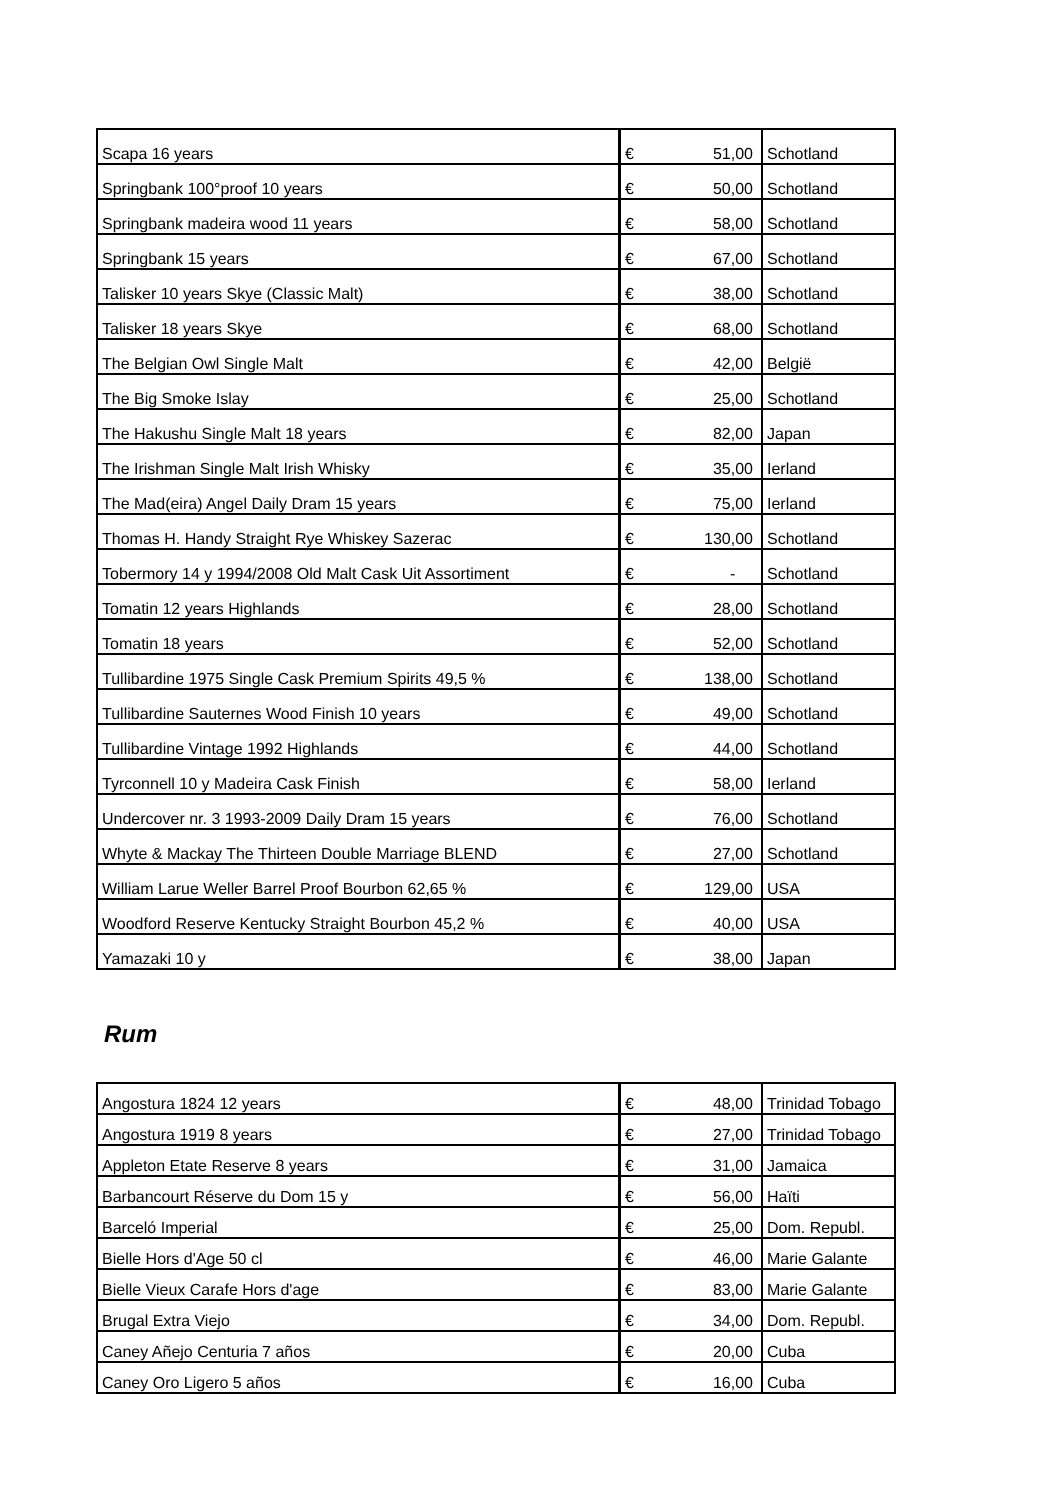| Scapa 16 years | € | 51,00 | Schotland |
| Springbank 100°proof 10 years | € | 50,00 | Schotland |
| Springbank madeira wood 11 years | € | 58,00 | Schotland |
| Springbank 15 years | € | 67,00 | Schotland |
| Talisker 10 years Skye (Classic Malt) | € | 38,00 | Schotland |
| Talisker 18 years Skye | € | 68,00 | Schotland |
| The Belgian Owl Single Malt | € | 42,00 | België |
| The Big Smoke Islay | € | 25,00 | Schotland |
| The Hakushu Single Malt 18 years | € | 82,00 | Japan |
| The Irishman Single Malt Irish Whisky | € | 35,00 | Ierland |
| The Mad(eira) Angel Daily Dram 15 years | € | 75,00 | Ierland |
| Thomas H. Handy Straight Rye Whiskey Sazerac | € | 130,00 | Schotland |
| Tobermory 14 y 1994/2008 Old Malt Cask Uit Assortiment | € | - | Schotland |
| Tomatin 12 years Highlands | € | 28,00 | Schotland |
| Tomatin 18 years | € | 52,00 | Schotland |
| Tullibardine 1975 Single Cask Premium Spirits 49,5 % | € | 138,00 | Schotland |
| Tullibardine Sauternes Wood Finish 10 years | € | 49,00 | Schotland |
| Tullibardine Vintage 1992 Highlands | € | 44,00 | Schotland |
| Tyrconnell 10 y Madeira Cask Finish | € | 58,00 | Ierland |
| Undercover nr. 3 1993-2009 Daily Dram 15 years | € | 76,00 | Schotland |
| Whyte & Mackay The Thirteen Double Marriage BLEND | € | 27,00 | Schotland |
| William Larue Weller Barrel Proof Bourbon 62,65 % | € | 129,00 | USA |
| Woodford Reserve Kentucky Straight Bourbon 45,2 % | € | 40,00 | USA |
| Yamazaki 10 y | € | 38,00 | Japan |
Rum
| Angostura 1824 12 years | € | 48,00 | Trinidad Tobago |
| Angostura 1919 8 years | € | 27,00 | Trinidad Tobago |
| Appleton Etate Reserve 8 years | € | 31,00 | Jamaica |
| Barbancourt Réserve du Dom 15 y | € | 56,00 | Haïti |
| Barceló Imperial | € | 25,00 | Dom. Republ. |
| Bielle Hors d'Age 50 cl | € | 46,00 | Marie Galante |
| Bielle Vieux Carafe Hors d'age | € | 83,00 | Marie Galante |
| Brugal Extra Viejo | € | 34,00 | Dom. Republ. |
| Caney Añejo Centuria 7 años | € | 20,00 | Cuba |
| Caney Oro Ligero 5 años | € | 16,00 | Cuba |